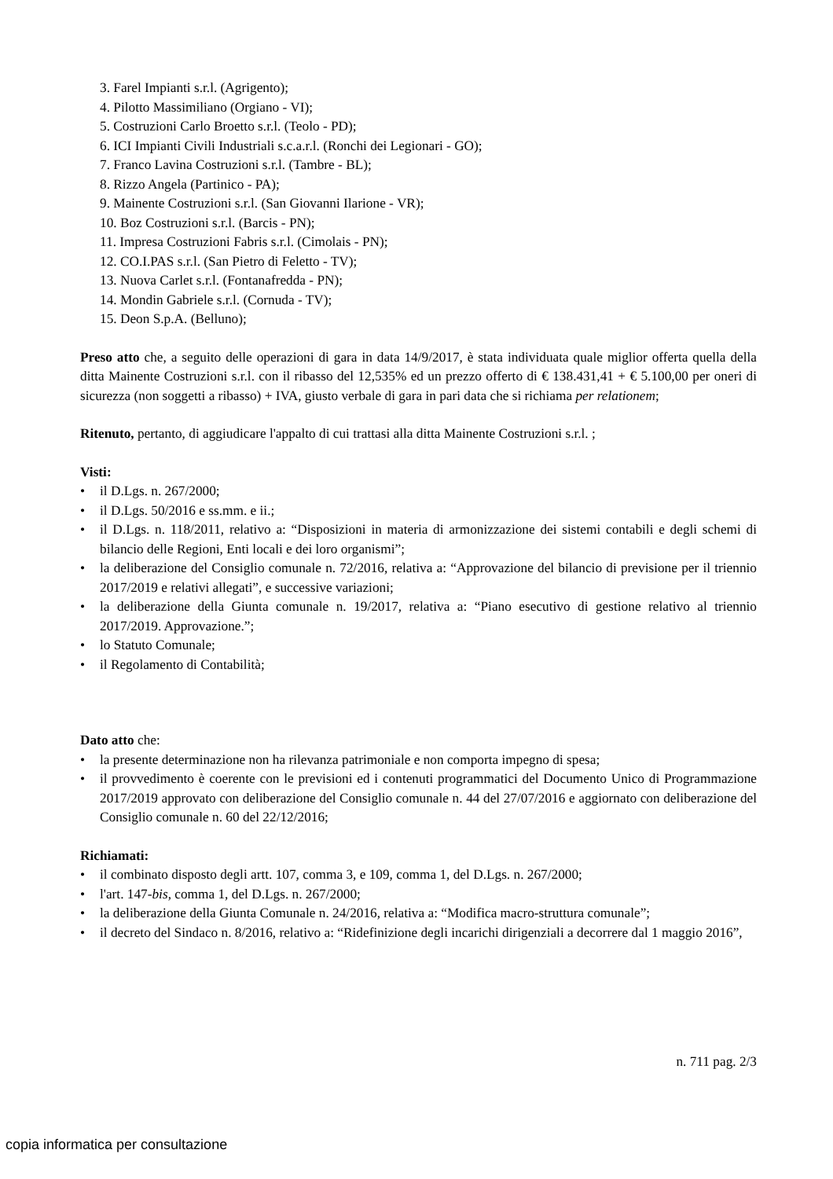3. Farel Impianti s.r.l. (Agrigento);
4. Pilotto Massimiliano (Orgiano - VI);
5. Costruzioni Carlo Broetto s.r.l. (Teolo - PD);
6. ICI Impianti Civili Industriali s.c.a.r.l. (Ronchi dei Legionari - GO);
7. Franco Lavina Costruzioni s.r.l. (Tambre - BL);
8. Rizzo Angela (Partinico - PA);
9. Mainente Costruzioni s.r.l. (San Giovanni Ilarione - VR);
10. Boz Costruzioni s.r.l. (Barcis - PN);
11. Impresa Costruzioni Fabris s.r.l. (Cimolais - PN);
12. CO.I.PAS s.r.l. (San Pietro di Feletto - TV);
13. Nuova Carlet s.r.l. (Fontanafredda - PN);
14. Mondin Gabriele s.r.l. (Cornuda - TV);
15. Deon S.p.A. (Belluno);
Preso atto che, a seguito delle operazioni di gara in data 14/9/2017, è stata individuata quale miglior offerta quella della ditta Mainente Costruzioni s.r.l. con il ribasso del 12,535% ed un prezzo offerto di € 138.431,41 + € 5.100,00 per oneri di sicurezza (non soggetti a ribasso) + IVA, giusto verbale di gara in pari data che si richiama per relationem;
Ritenuto, pertanto, di aggiudicare l'appalto di cui trattasi alla ditta Mainente Costruzioni s.r.l. ;
Visti:
• il D.Lgs. n. 267/2000;
• il D.Lgs. 50/2016 e ss.mm. e ii.;
• il D.Lgs. n. 118/2011, relativo a: “Disposizioni in materia di armonizzazione dei sistemi contabili e degli schemi di bilancio delle Regioni, Enti locali e dei loro organismi”;
• la deliberazione del Consiglio comunale n. 72/2016, relativa a: “Approvazione del bilancio di previsione per il triennio 2017/2019 e relativi allegati”, e successive variazioni;
• la deliberazione della Giunta comunale n. 19/2017, relativa a: “Piano esecutivo di gestione relativo al triennio 2017/2019. Approvazione.”;
• lo Statuto Comunale;
• il Regolamento di Contabilità;
Dato atto che:
• la presente determinazione non ha rilevanza patrimoniale e non comporta impegno di spesa;
• il provvedimento è coerente con le previsioni ed i contenuti programmatici del Documento Unico di Programmazione 2017/2019 approvato con deliberazione del Consiglio comunale n. 44 del 27/07/2016 e aggiornato con deliberazione del Consiglio comunale n. 60 del 22/12/2016;
Richiamati:
• il combinato disposto degli artt. 107, comma 3, e 109, comma 1, del D.Lgs. n. 267/2000;
• l'art. 147-bis, comma 1, del D.Lgs. n. 267/2000;
• la deliberazione della Giunta Comunale n. 24/2016, relativa a: “Modifica macro-struttura comunale”;
• il decreto del Sindaco n. 8/2016, relativo a: “Ridefinizione degli incarichi dirigenziali a decorrere dal 1 maggio 2016”,
n. 711 pag. 2/3
copia informatica per consultazione